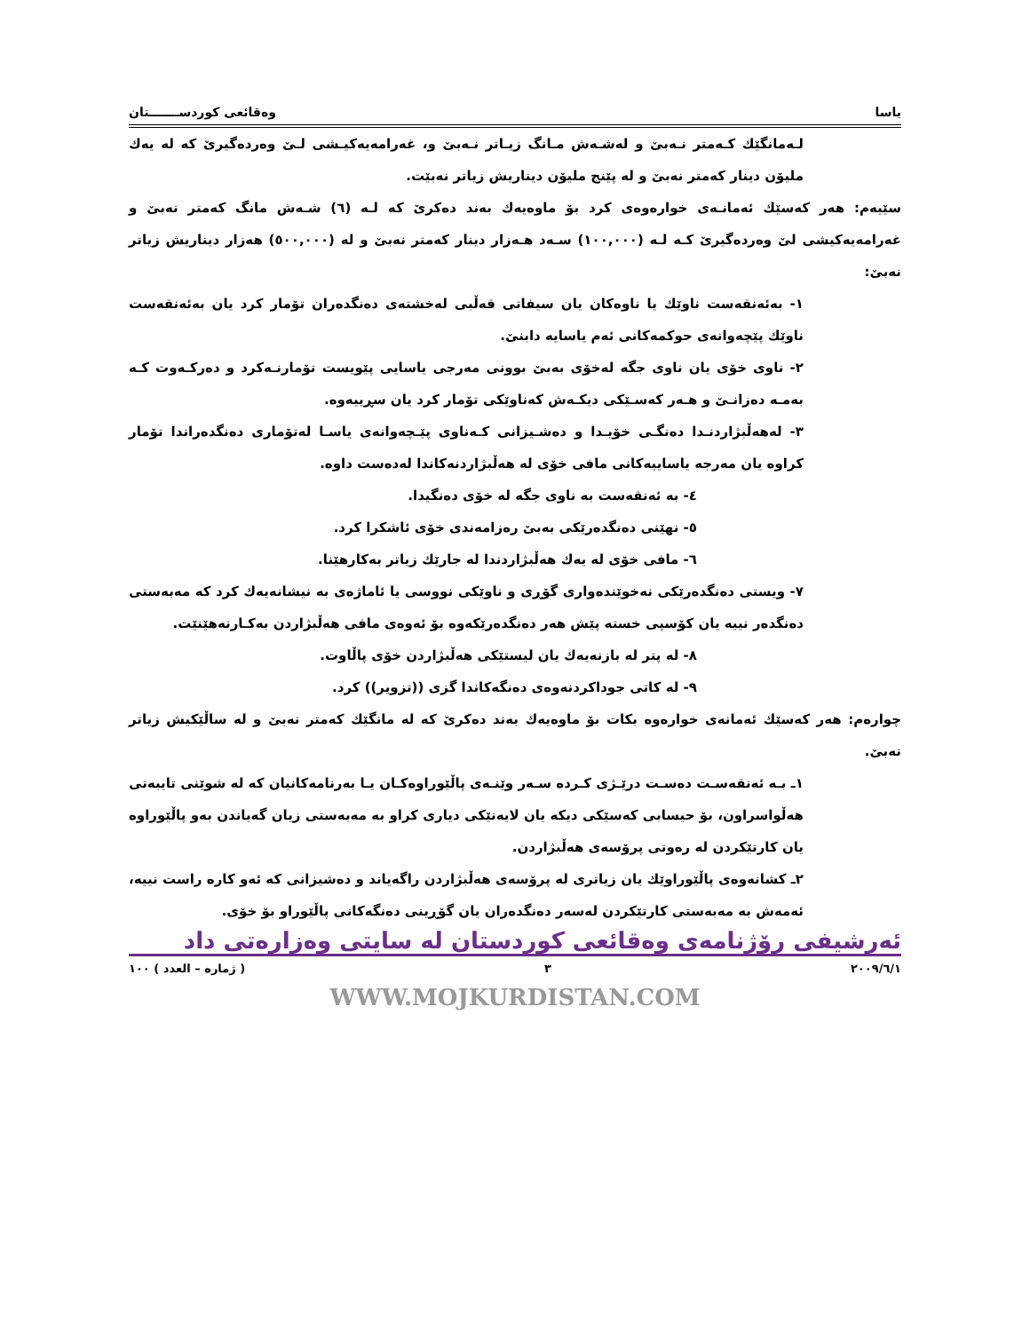یاسا وەقائعی کوردســـــــتان
لـەمانگێك كـەمتر نـەبێ و لەشـەش مـانگ زیـاتر نـەبێ و، غەرامەیەكیـشی لـێ وەردەگیرێ كە لە یەك ملیۆن دینار كەمتر نەبێ و لە پێنج ملیۆن دیناریش زیاتر نەبێت.
سێیەم: هەر كەسێك ئەمانـەی خوارەوەی كرد بۆ ماوەیەك بەند دەكرێ كە لـە (٦) شـەش مانگ كەمتر نەبێ و غەرامەیەكیشی لێ وەردەگیرێ كـە لـە (١٠٠,٠٠٠) سـەد هـەزار دینار كەمتر نەبێ و لە (٥٠٠,٠٠٠) هەزار دیناریش زیاتر نەبێ:
١- بەئەنقەست ناوێك یا ناوەكان یان سیفاتی قەڵبی لەخشتەی دەنگدەران تۆمار كرد یان بەئەنقەست ناوێك پێچەوانەی حوكمەكانی ئەم یاسایە دابنێ.
٢- ناوی خۆی یان ناوی جگە لەخۆی بەبێ بوونی مەرجی یاسایی پێویست تۆمارنـەكرد و دەركـەوت كـە بەمـە دەزانـێ و هـەر كەسـێكی دیكـەش كەناوێكی تۆمار كرد یان سڕییەوە.
٣- لەهەڵبژاردنـدا دەنگـی خۆیـدا و دەشـیزانی كـەناوی پێـچەوانەی یاسـا لەتۆماری دەنگدەراندا تۆمار كراوە یان مەرجە یاساییەكانی مافی خۆی لە هەڵبژاردنەكاندا لەدەست داوە.
٤- بە ئەنقەست بە ناوی جگە لە خۆی دەنگیدا.
٥- نهێنی دەنگدەرێكی بەبێ رەزامەندی خۆی ئاشكرا كرد.
٦- مافی خۆی لە یەك هەڵبژاردندا لە جارێك زیاتر بەكارهێنا.
٧- ویستی دەنگدەرێكی نەخوێندەواری گۆڕی و ناوێكی نووسی یا ئاماژەی بە نیشانەیەك كرد كە مەبەستی دەنگدەر نییە یان كۆسپی خستە پێش هەر دەنگدەرێكەوە بۆ ئەوەی مافی هەڵبژاردن بەكـارنەهێنێت.
٨- لە پتر لە بازنەیەك یان لیستێكی هەڵبژاردن خۆی پاڵاوت.
٩- لە كاتی جوداكردنەوەی دەنگەكاندا گزی ((تزویر)) كرد.
چوارەم: هەر كەسێك ئەمانەی خوارەوە بكات بۆ ماوەیەك بەند دەكرێ كە لە مانگێك كەمتر نەبێ و لە ساڵێكیش زیاتر نەبێ.
١ـ بـە ئەنقەسـت دەسـت درێـژی كـردە سـەر وێنـەی پاڵێوراوەكـان یـا بەرنامەكانیان كە لە شوێنی تایبەتی هەڵواسراون، بۆ حیسابی كەسێكی دیكە یان لایەنێكی دیاری كراو بە مەبەستی زیان گەیاندن بەو پاڵێوراوە یان كارتێكردن لە رەوتی پرۆسەی هەڵبژاردن.
٢ـ كشانەوەی پاڵێوراوێك یان زیاتری لە پرۆسەی هەڵبژاردن راگەیاند و دەشیزانی كە ئەو كارە راست نییە، ئەمەش بە مەبەستی كارتێكردن لەسەر دەنگدەران یان گۆڕینی دەنگەكانی پاڵێوراو بۆ خۆی.
ئەرشیفی رۆژنامەی وەقائعی كوردستان لە سایتی وەزارەتی داد
٢٠٠٩/٦/١ ٣ ( ژمارە – العدد ) ١٠٠
WWW.MOJKURDISTAN.COM